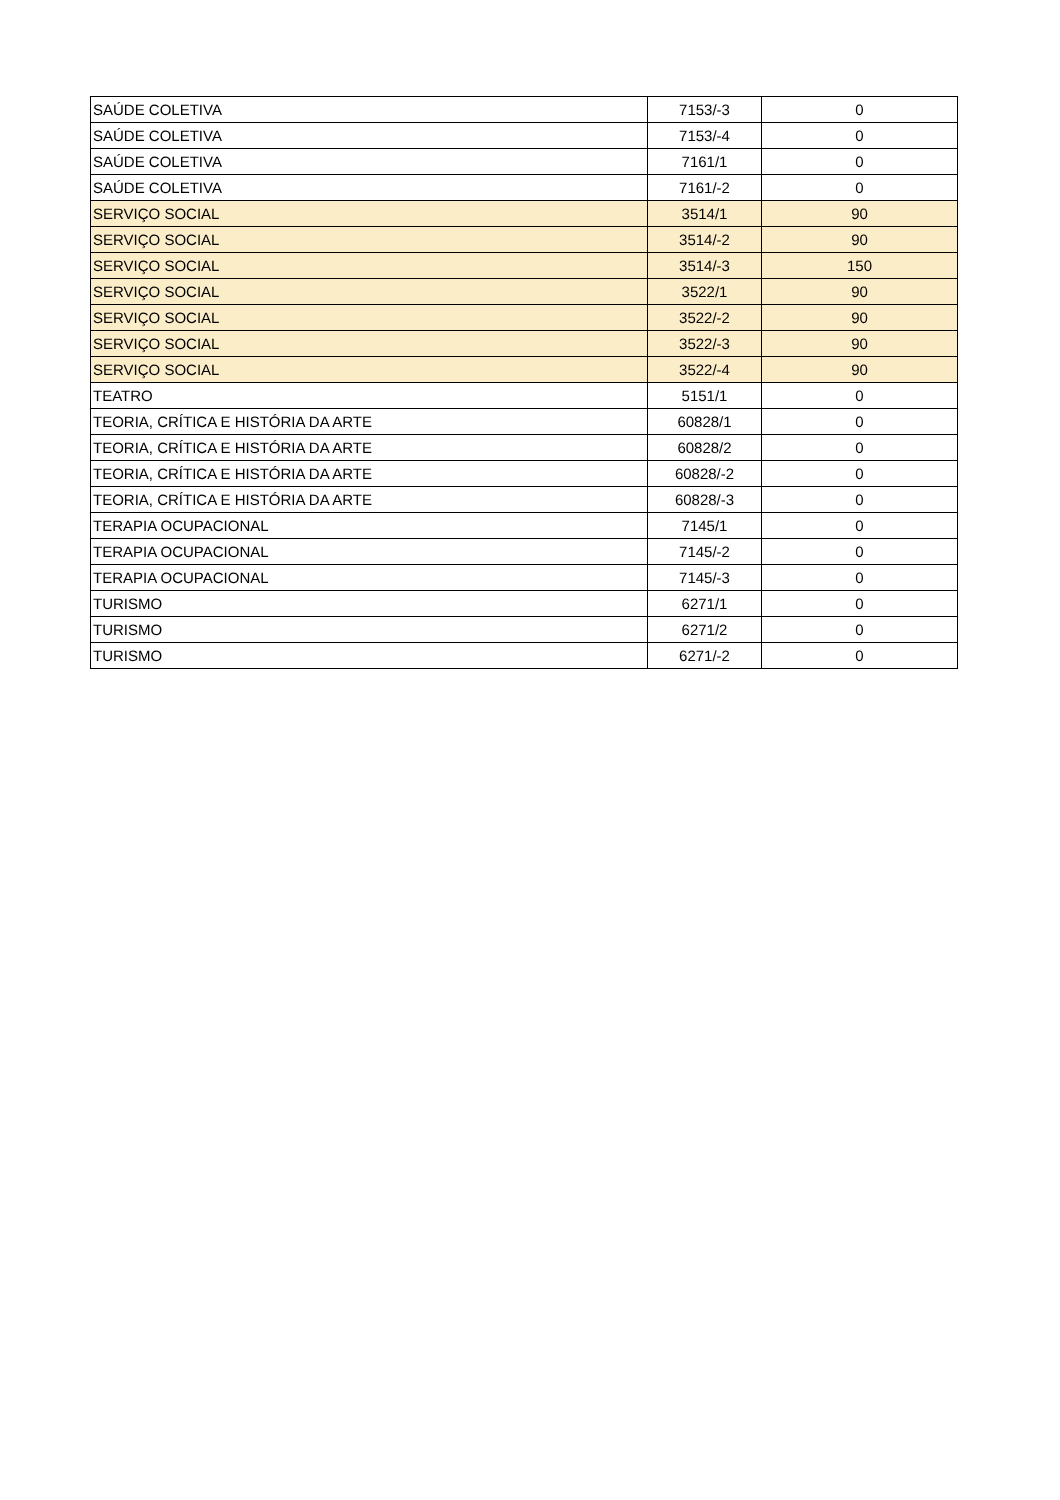| SAÚDE COLETIVA | 7153/-3 | 0 |
| SAÚDE COLETIVA | 7153/-4 | 0 |
| SAÚDE COLETIVA | 7161/1 | 0 |
| SAÚDE COLETIVA | 7161/-2 | 0 |
| SERVIÇO SOCIAL | 3514/1 | 90 |
| SERVIÇO SOCIAL | 3514/-2 | 90 |
| SERVIÇO SOCIAL | 3514/-3 | 150 |
| SERVIÇO SOCIAL | 3522/1 | 90 |
| SERVIÇO SOCIAL | 3522/-2 | 90 |
| SERVIÇO SOCIAL | 3522/-3 | 90 |
| SERVIÇO SOCIAL | 3522/-4 | 90 |
| TEATRO | 5151/1 | 0 |
| TEORIA, CRÍTICA E HISTÓRIA DA ARTE | 60828/1 | 0 |
| TEORIA, CRÍTICA E HISTÓRIA DA ARTE | 60828/2 | 0 |
| TEORIA, CRÍTICA E HISTÓRIA DA ARTE | 60828/-2 | 0 |
| TEORIA, CRÍTICA E HISTÓRIA DA ARTE | 60828/-3 | 0 |
| TERAPIA OCUPACIONAL | 7145/1 | 0 |
| TERAPIA OCUPACIONAL | 7145/-2 | 0 |
| TERAPIA OCUPACIONAL | 7145/-3 | 0 |
| TURISMO | 6271/1 | 0 |
| TURISMO | 6271/2 | 0 |
| TURISMO | 6271/-2 | 0 |